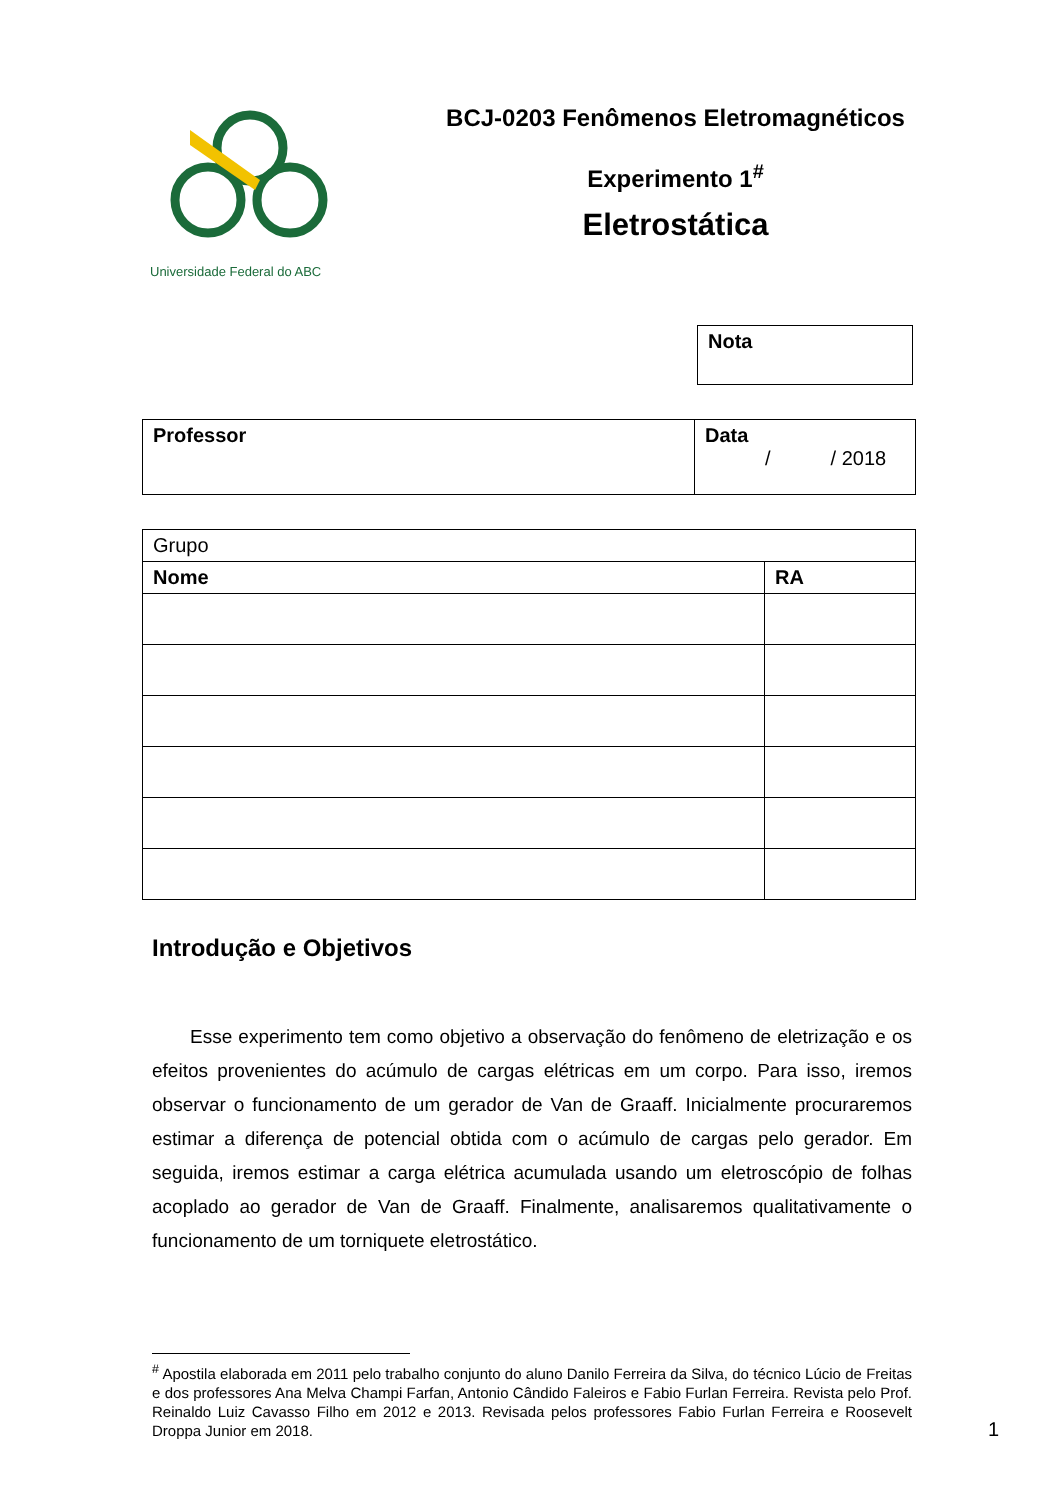Universidade Federal do ABC
BCJ-0203 Fenômenos Eletromagnéticos
Experimento 1<sup>#</sup>
Eletrostática
| Nota |
| Professor | Data / / 2018 |
| Grupo | |
| Nome | RA |
Introdução e Objetivos
Esse experimento tem como objetivo a observação do fenômeno de eletrização e os efeitos provenientes do acúmulo de cargas elétricas em um corpo. Para isso, iremos observar o funcionamento de um gerador de Van de Graaff. Inicialmente procuraremos estimar a diferença de potencial obtida com o acúmulo de cargas pelo gerador. Em seguida, iremos estimar a carga elétrica acumulada usando um eletroscópio de folhas acoplado ao gerador de Van de Graaff. Finalmente, analisaremos qualitativamente o funcionamento de um torniquete eletrostático.
<sup>#</sup> Apostila elaborada em 2011 pelo trabalho conjunto do aluno Danilo Ferreira da Silva, do técnico Lúcio de Freitas e dos professores Ana Melva Champi Farfan, Antonio Cândido Faleiros e Fabio Furlan Ferreira. Revista pelo Prof. Reinaldo Luiz Cavasso Filho em 2012 e 2013. Revisada pelos professores Fabio Furlan Ferreira e Roosevelt Droppa Junior em 2018.
1